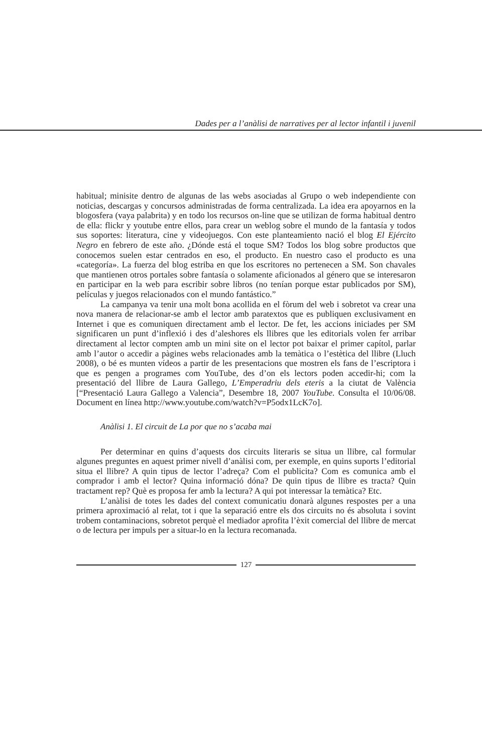Dades per a l’anàlisi de narratives per al lector infantil i juvenil
habitual; minisite dentro de algunas de las webs asociadas al Grupo o web independiente con noticias, descargas y concursos administradas de forma centralizada. La idea era apoyarnos en la blogosfera (vaya palabrita) y en todo los recursos on-line que se utilizan de forma habitual dentro de ella: flickr y youtube entre ellos, para crear un weblog sobre el mundo de la fantasía y todos sus soportes: literatura, cine y videojuegos. Con este planteamiento nació el blog El Ejército Negro en febrero de este año. ¿Dónde está el toque SM? Todos los blog sobre productos que conocemos suelen estar centrados en eso, el producto. En nuestro caso el producto es una «categoría». La fuerza del blog estriba en que los escritores no pertenecen a SM. Son chavales que mantienen otros portales sobre fantasía o solamente aficionados al género que se interesaron en participar en la web para escribir sobre libros (no tenían porque estar publicados por SM), películas y juegos relacionados con el mundo fantástico.”
La campanya va tenir una molt bona acollida en el fòrum del web i sobretot va crear una nova manera de relacionar-se amb el lector amb paratextos que es publiquen exclusivament en Internet i que es comuniquen directament amb el lector. De fet, les accions iniciades per SM significaren un punt d’inflexió i des d’aleshores els llibres que les editorials volen fer arribar directament al lector compten amb un mini site on el lector pot baixar el primer capítol, parlar amb l’autor o accedir a pàgines webs relacionades amb la temàtica o l’estètica del llibre (Lluch 2008), o bé es munten vídeos a partir de les presentacions que mostren els fans de l’escriptora i que es pengen a programes com YouTube, des d’on els lectors poden accedir-hi; com la presentació del llibre de Laura Gallego, L’Emperadriu dels eteris a la ciutat de València [“Presentació Laura Gallego a Valencia”, Desembre 18, 2007 YouTube. Consulta el 10/06/08. Document en línea http://www.youtube.com/watch?v=P5odx1LcK7o].
Anàlisi 1. El circuit de La por que no s’acaba mai
Per determinar en quins d’aquests dos circuits literaris se situa un llibre, cal formular algunes preguntes en aquest primer nivell d’anàlisi com, per exemple, en quins suports l’editorial situa el llibre? A quin tipus de lector l’adreça? Com el publicita? Com es comunica amb el comprador i amb el lector? Quina informació dóna? De quin tipus de llibre es tracta? Quin tractament rep? Què es proposa fer amb la lectura? A qui pot interessar la temàtica? Etc.
L’anàlisi de totes les dades del context comunicatiu donarà algunes respostes per a una primera aproximació al relat, tot i que la separació entre els dos circuits no és absoluta i sovint trobem contaminacions, sobretot perquè el mediador aprofita l’èxit comercial del llibre de mercat o de lectura per impuls per a situar-lo en la lectura recomanada.
127